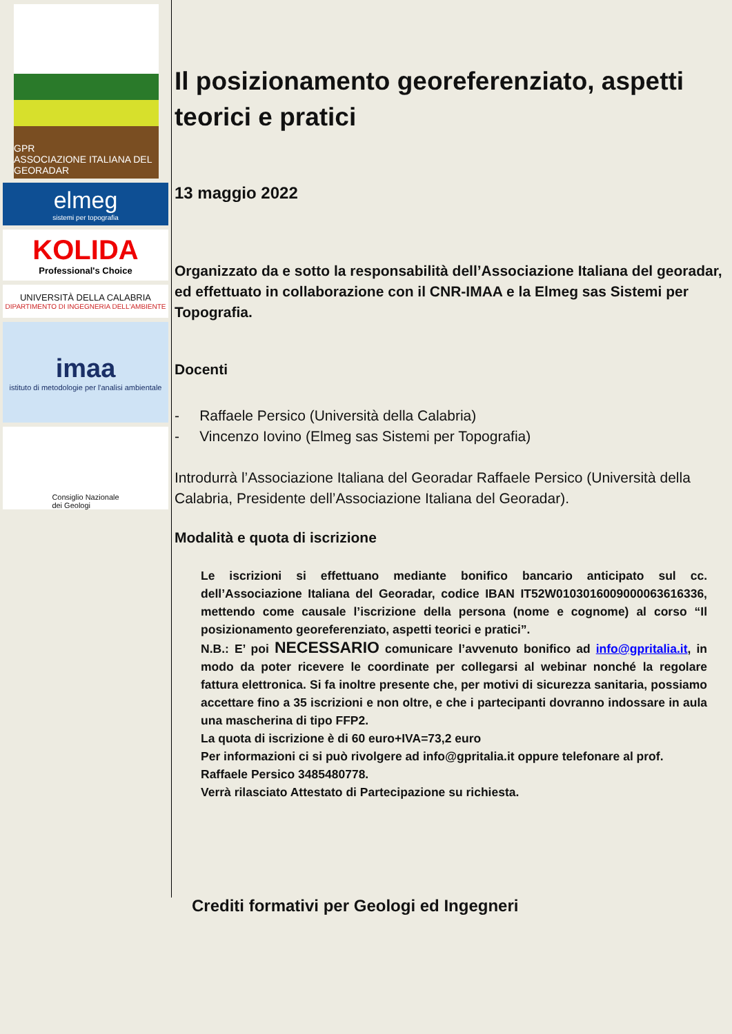GPR
ASSOCIAZIONE ITALIANA DEL GEORADAR
elmeg
sistemi per topografia
KOLIDA
Professional's Choice
UNIVERSITÀ DELLA CALABRIA
DIPARTIMENTO DI INGEGNERIA DELL'AMBIENTE
imaa
istituto di metodologie per l'analisi ambientale
Consiglio Nazionale
dei Geologi
Il posizionamento georeferenziato, aspetti teorici e pratici
13 maggio 2022
Organizzato da e sotto la responsabilità dell’Associazione Italiana del georadar, ed effettuato in collaborazione con il CNR-IMAA e la Elmeg sas Sistemi per Topografia.
Docenti
- Raffaele Persico (Università della Calabria)
- Vincenzo Iovino (Elmeg sas Sistemi per Topografia)
Introdurrà l’Associazione Italiana del Georadar Raffaele Persico (Università della Calabria, Presidente dell’Associazione Italiana del Georadar).
Modalità e quota di iscrizione
Le iscrizioni si effettuano mediante bonifico bancario anticipato sul cc. dell’Associazione Italiana del Georadar, codice IBAN IT52W0103016009000063616336, mettendo come causale l’iscrizione della persona (nome e cognome) al corso “Il posizionamento georeferenziato, aspetti teorici e pratici”.
N.B.: E’ poi NECESSARIO comunicare l’avvenuto bonifico ad info@gpritalia.it, in modo da poter ricevere le coordinate per collegarsi al webinar nonché la regolare fattura elettronica. Si fa inoltre presente che, per motivi di sicurezza sanitaria, possiamo accettare fino a 35 iscrizioni e non oltre, e che i partecipanti dovranno indossare in aula una mascherina di tipo FFP2.
La quota di iscrizione è di 60 euro+IVA=73,2 euro
Per informazioni ci si può rivolgere ad info@gpritalia.it oppure telefonare al prof. Raffaele Persico 3485480778.
Verrà rilasciato Attestato di Partecipazione su richiesta.
Crediti formativi per Geologi ed Ingegneri